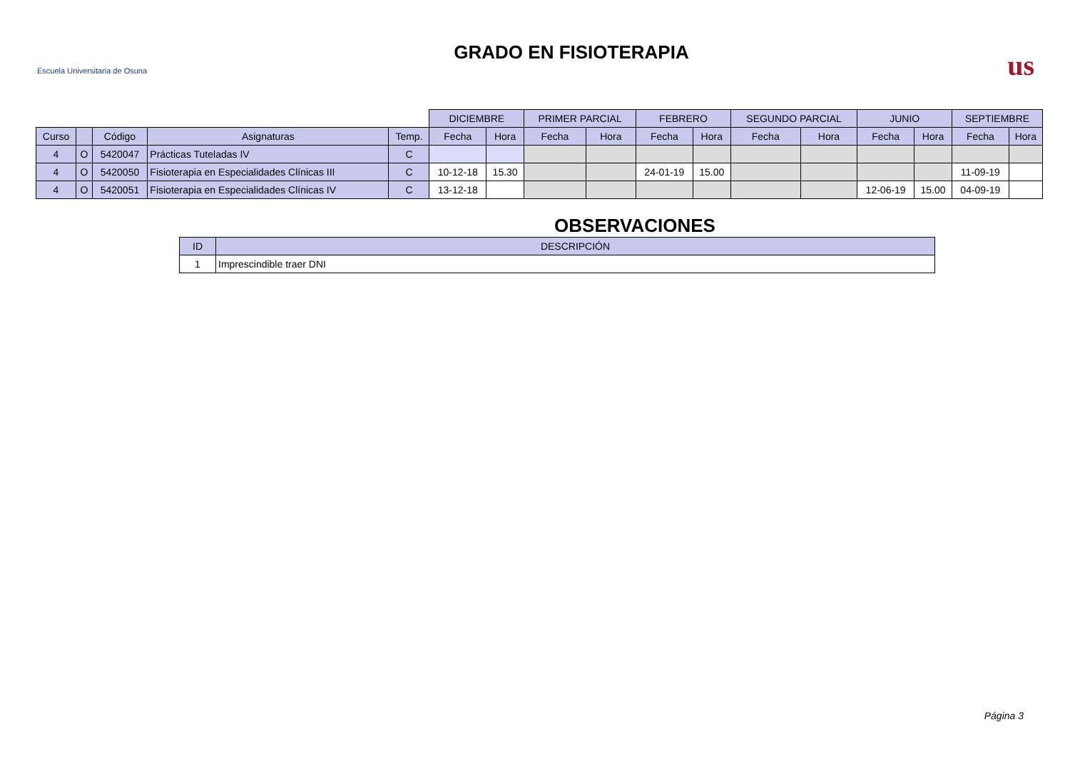Escuela Universitaria de Osuna
GRADO EN FISIOTERAPIA
us
| | | | | | DICIEMBRE | | PRIMER PARCIAL | | FEBRERO | | SEGUNDO PARCIAL | | JUNIO | | SEPTIEMBRE | |
| Curso | | Código | Asignaturas | Temp. | Fecha | Hora | Fecha | Hora | Fecha | Hora | Fecha | Hora | Fecha | Hora | Fecha | Hora |
| 4 | O | 5420047 | Prácticas Tuteladas IV | C | | | | | | | | | | | | |
| 4 | O | 5420050 | Fisioterapia en Especialidades Clínicas III | C | 10-12-18 | 15.30 | | | 24-01-19 | 15.00 | | | | | 11-09-19 | |
| 4 | O | 5420051 | Fisioterapia en Especialidades Clínicas IV | C | 13-12-18 | | | | | | | | 12-06-19 | 15.00 | 04-09-19 | |
OBSERVACIONES
| ID | DESCRIPCIÓN |
| --- | --- |
| 1 | Imprescindible traer DNI |
Página 3